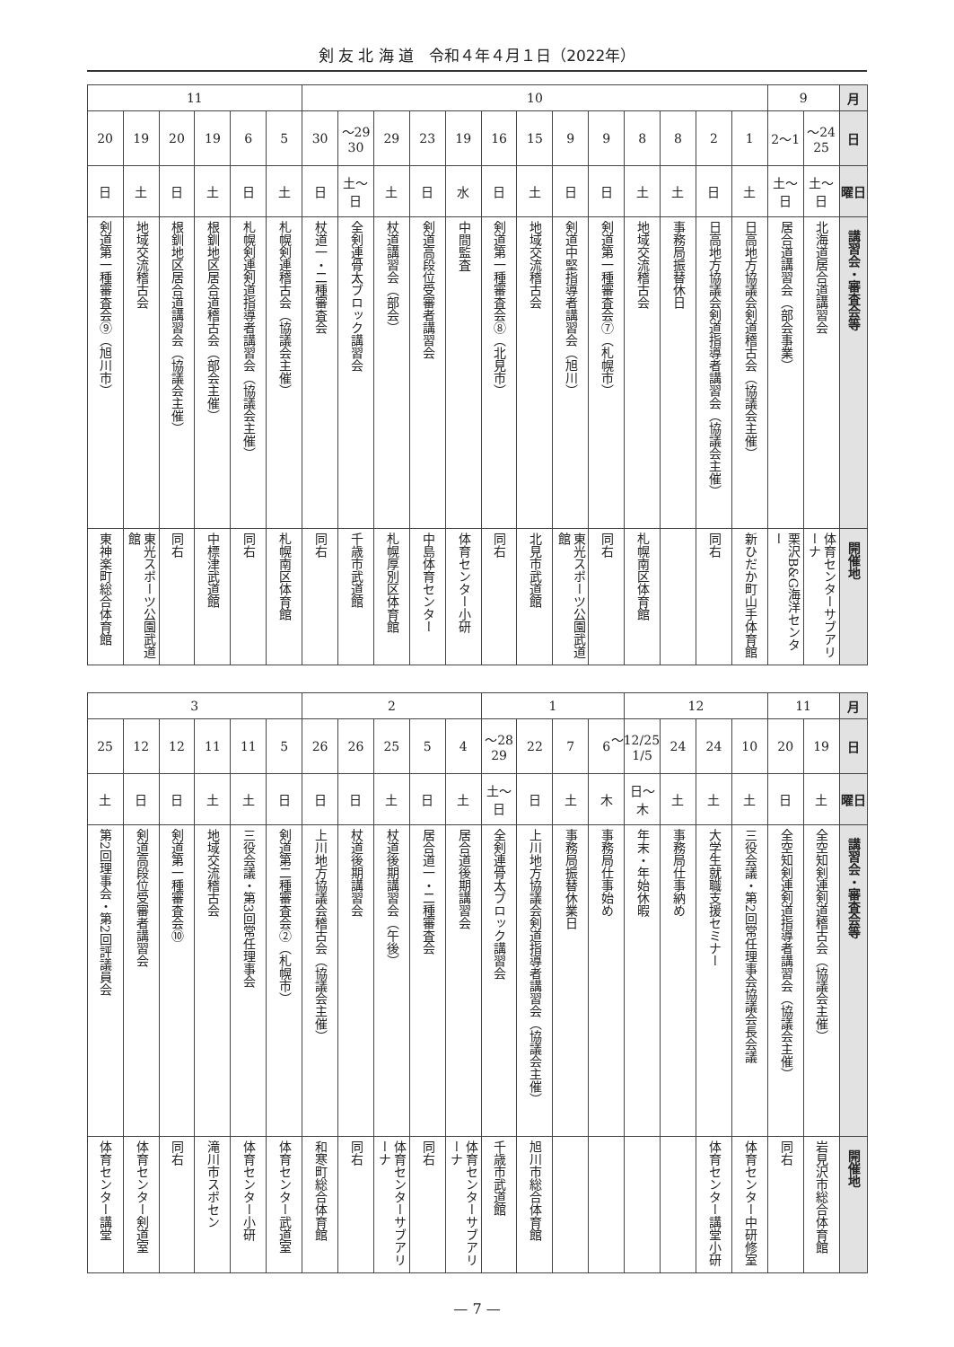剣 友 北 海 道　令和４年４月１日（2022年）
| 月 | 9 | | 10 | | | | | | | | | | | | | 11 | | | | | |
| 日 | 24〜25 | 1〜2 | 1 | 2 | 8 | 8 | 9 | 9 | 15 | 16 | 19 | 23 | 29 | 29〜30 | 30 | 5 | 6 | 19 | 20 | 19 | 20 |
| 曜日 | 土〜日 | 土〜日 | 土 | 日 | 土 | 土 | 日 | 日 | 土 | 日 | 水 | 日 | 土 | 土〜日 | 日 | 土 | 日 | 土 | 日 | 土 | 日 |
| 講習会・審査会等 | 北海道居合道講習会 | 居合道講習会（部会事業） | 日高地方協議会剣道稽古会（協議会主催） | 日高地方協議会剣道指導者講習会（協議会主催） | 事務局振替休日 | 地域交流稽古会 | 剣道第一種審査会⑦（札幌市） | 剣道中堅指導者講習会（旭川） | 地域交流稽古会 | 剣道第一種審査会⑧（北見市） | 中間監査 | 剣道高段位受審者講習会 | 杖道講習会（部会） | 全剣連骨太ブロック講習会 | 杖道一・二種審査会 | 札幌剣連稽古会（協議会主催） | 札幌剣連剣道指導者講習会（協議会主催） | 根釧地区居合道稽古会（部会主催） | 根釧地区居合道講習会（協議会主催） | 地域交流稽古会 | 剣道第一種審査会⑨（旭川市） |
| 開催地 | 体育センターサブアリーナ | 栗沢B&G海洋センター | 新ひだか町山手体育館 | 同右 | | 札幌南区体育館 | 同右 | 東光スポーツ公園武道館 | 北見市武道館 | 同右 | 体育センター小研 | 中島体育センター | 札幌厚別区体育館 | 千歳市武道館 | 同右 | 札幌南区体育館 | 同右 | 中標津武道館 | 同右 | 東光スポーツ公園武道館 | 東神楽町総合体育館 |
| 月 | 11 | | 12 | | | | 1 | | | | 2 | | | | | 3 | | | | | |
| 日 | 19 | 20 | 10 | 24 | 24 | 12/25〜1/5 | 6 | 7 | 22 | 28〜29 | 4 | 5 | 25 | 26 | 26 | 5 | 11 | 11 | 12 | 12 | 25 |
| 曜日 | 土 | 日 | 土 | 土 | 土 | 日〜木 | 木 | 土 | 日 | 土〜日 | 土 | 日 | 土 | 日 | 日 | 日 | 土 | 土 | 日 | 日 | 土 |
| 講習会・審査会等 | 全空知剣連剣道稽古会（協議会主催） | 全空知剣連剣道指導者講習会（協議会主催） | 三役会議・第2回常任理事会協議会長会議 | 大学生就職支援セミナー | 事務局仕事納め | 年末・年始休暇 | 事務局仕事始め | 事務局振替休業日 | 上川地方協議会剣道指導者講習会（協議会主催） | 全剣連骨太ブロック講習会 | 居合道後期講習会 | 居合道一・二種審査会 | 杖道後期講習会（午後） | 杖道後期講習会 | 上川地方協議会稽古会（協議会主催） | 剣道第二種審査会②（札幌市） | 三役会議・第3回常任理事会 | 地域交流稽古会 | 剣道第一種審査会⑩ | 剣道高段位受審者講習会 | 第2回理事会・第2回評議員会 |
| 開催地 | 岩見沢市総合体育館 | 同右 | 体育センター中研修室 | 体育センター講堂小研 | | | | | 旭川市総合体育館 | 千歳市武道館 | 体育センターサブアリーナ | 同右 | 体育センターサブアリーナ | 同右 | 和寒町総合体育館 | 体育センター武道室 | 体育センター小研 | 滝川市スポセン | 同右 | 体育センター剣道室 | 体育センター講堂 |
— 7 —